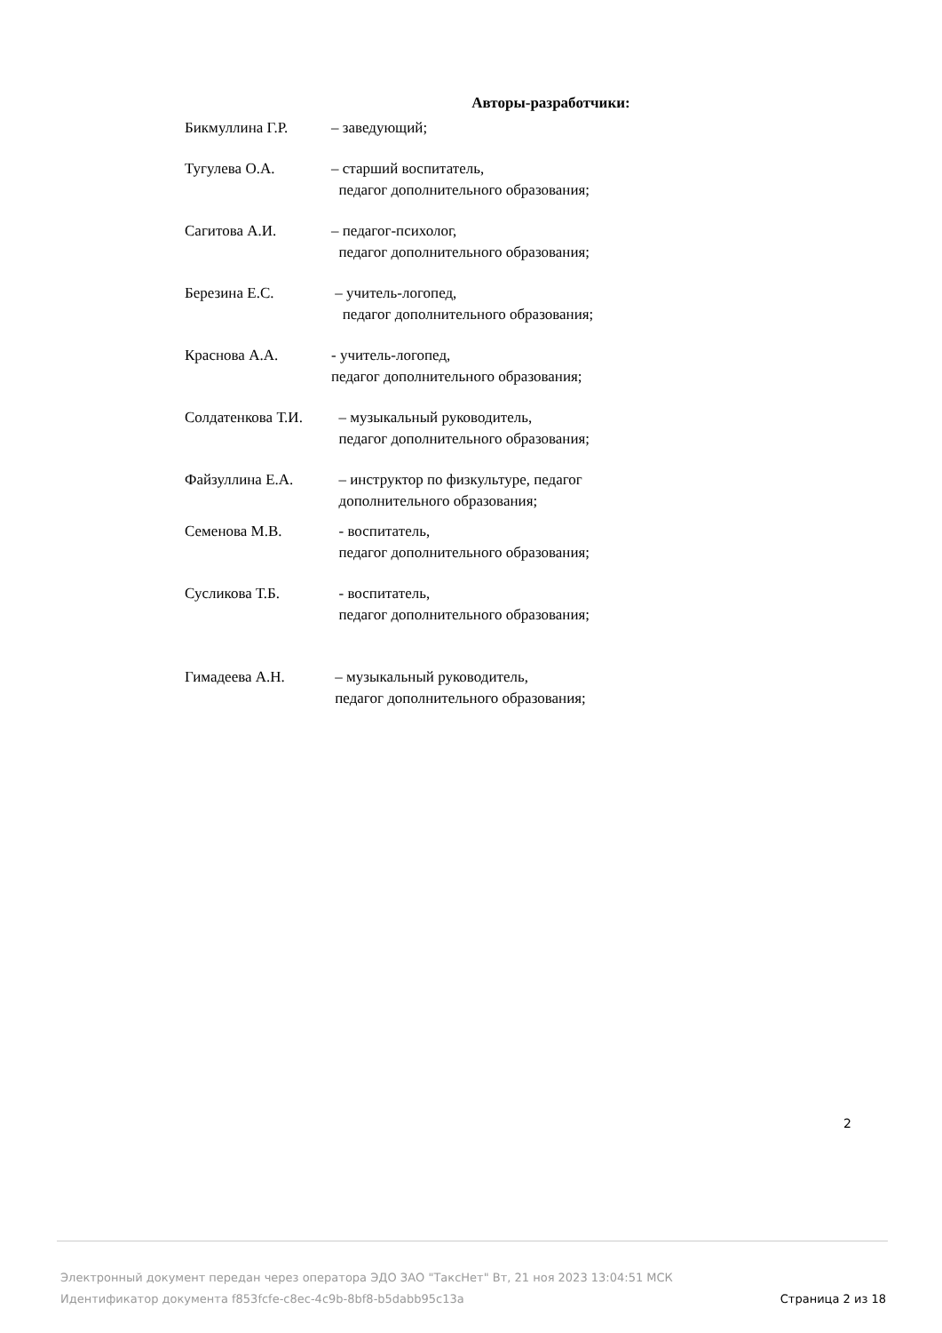Авторы-разработчики:
Бикмуллина Г.Р. – заведующий;
Тугулева О.А. – старший воспитатель,
педагог дополнительного образования;
Сагитова А.И. – педагог-психолог,
педагог дополнительного образования;
Березина Е.С. – учитель-логопед,
педагог дополнительного образования;
Краснова А.А. - учитель-логопед,
педагог дополнительного образования;
Солдатенкова Т.И.
– музыкальный руководитель,
педагог дополнительного образования;
Файзуллина Е.А. – инструктор по физкультуре, педагог
дополнительного образования;
Семенова М.В. - воспитатель,
педагог дополнительного образования;
Сусликова Т.Б. - воспитатель,
педагог дополнительного образования;
Гимадеева А.Н. – музыкальный руководитель,
педагог дополнительного образования;
2
Электронный документ передан через оператора ЭДО ЗАО "ТаксНет" Вт, 21 ноя 2023 13:04:51 МСК
Идентификатор документа f853fcfe-c8ec-4c9b-8bf8-b5dabb95c13a
Страница 2 из 18